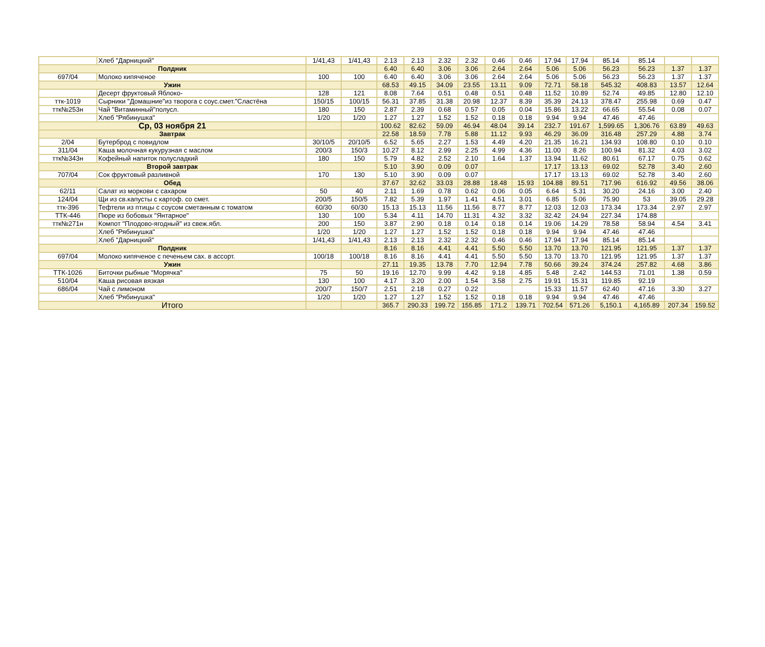| | Хлеб "Дарницкий" | 1/41,43 | 1/41,43 | 2.13 | 2.13 | 2.32 | 2.32 | 0.46 | 0.46 | 17.94 | 17.94 | 85.14 | 85.14 | | |
| Полдник | | | | 6.40 | 6.40 | 3.06 | 3.06 | 2.64 | 2.64 | 5.06 | 5.06 | 56.23 | 56.23 | 1.37 | 1.37 |
| 697/04 | Молоко кипяченое | 100 | 100 | 6.40 | 6.40 | 3.06 | 3.06 | 2.64 | 2.64 | 5.06 | 5.06 | 56.23 | 56.23 | 1.37 | 1.37 |
| Ужин | | | | 68.53 | 49.15 | 34.09 | 23.55 | 13.11 | 9.09 | 72.71 | 58.18 | 545.32 | 408.83 | 13.57 | 12.64 |
| | Десерт фруктовый Яблоко- | 128 | 121 | 8.08 | 7.64 | 0.51 | 0.48 | 0.51 | 0.48 | 11.52 | 10.89 | 52.74 | 49.85 | 12.80 | 12.10 |
| ттк-1019 | Сырники "Домашние"из творога с соус.смет."Сластёна | 150/15 | 100/15 | 56.31 | 37.85 | 31.38 | 20.98 | 12.37 | 8.39 | 35.39 | 24.13 | 378.47 | 255.98 | 0.69 | 0.47 |
| ттк№253н | Чай "Витаминный"полусл. | 180 | 150 | 2.87 | 2.39 | 0.68 | 0.57 | 0.05 | 0.04 | 15.86 | 13.22 | 66.65 | 55.54 | 0.08 | 0.07 |
| | Хлеб "Рябинушка" | 1/20 | 1/20 | 1.27 | 1.27 | 1.52 | 1.52 | 0.18 | 0.18 | 9.94 | 9.94 | 47.46 | 47.46 | | |
| Ср, 03 ноября 21 | | | | 100.62 | 82.62 | 59.09 | 46.94 | 48.04 | 39.14 | 232.7 | 191.67 | 1,599.65 | 1,306.76 | 63.89 | 49.63 |
| Завтрак | | | | 22.58 | 18.59 | 7.78 | 5.88 | 11.12 | 9.93 | 46.29 | 36.09 | 316.48 | 257.29 | 4.88 | 3.74 |
| 2/04 | Бутерброд с повидлом | 30/10/5 | 20/10/5 | 6.52 | 5.65 | 2.27 | 1.53 | 4.49 | 4.20 | 21.35 | 16.21 | 134.93 | 108.80 | 0.10 | 0.10 |
| 311/04 | Каша молочная кукурузная с маслом | 200/3 | 150/3 | 10.27 | 8.12 | 2.99 | 2.25 | 4.99 | 4.36 | 11.00 | 8.26 | 100.94 | 81.32 | 4.03 | 3.02 |
| ттк№343н | Кофейный напиток полусладкий | 180 | 150 | 5.79 | 4.82 | 2.52 | 2.10 | 1.64 | 1.37 | 13.94 | 11.62 | 80.61 | 67.17 | 0.75 | 0.62 |
| Второй завтрак | | | | 5.10 | 3.90 | 0.09 | 0.07 | | | 17.17 | 13.13 | 69.02 | 52.78 | 3.40 | 2.60 |
| 707/04 | Сок фруктовый разливной | 170 | 130 | 5.10 | 3.90 | 0.09 | 0.07 | | | 17.17 | 13.13 | 69.02 | 52.78 | 3.40 | 2.60 |
| Обед | | | | 37.67 | 32.62 | 33.03 | 28.88 | 18.48 | 15.93 | 104.88 | 89.51 | 717.96 | 616.92 | 49.56 | 38.06 |
| 62/11 | Салат из моркови с сахаром | 50 | 40 | 2.11 | 1.69 | 0.78 | 0.62 | 0.06 | 0.05 | 6.64 | 5.31 | 30.20 | 24.16 | 3.00 | 2.40 |
| 124/04 | Щи из св.капусты с картоф. со смет. | 200/5 | 150/5 | 7.82 | 5.39 | 1.97 | 1.41 | 4.51 | 3.01 | 6.85 | 5.06 | 75.90 | 53 | 39.05 | 29.28 |
| ттк-396 | Тефтели из птицы с соусом сметанным с томатом | 60/30 | 60/30 | 15.13 | 15.13 | 11.56 | 11.56 | 8.77 | 8.77 | 12.03 | 12.03 | 173.34 | 173.34 | 2.97 | 2.97 |
| ТТК-446 | Пюре из бобовых "Янтарное" | 130 | 100 | 5.34 | 4.11 | 14.70 | 11.31 | 4.32 | 3.32 | 32.42 | 24.94 | 227.34 | 174.88 | | |
| ттк№271н | Компот "Плодово-ягодный" из свеж.ябл. | 200 | 150 | 3.87 | 2.90 | 0.18 | 0.14 | 0.18 | 0.14 | 19.06 | 14.29 | 78.58 | 58.94 | 4.54 | 3.41 |
| | Хлеб "Рябинушка" | 1/20 | 1/20 | 1.27 | 1.27 | 1.52 | 1.52 | 0.18 | 0.18 | 9.94 | 9.94 | 47.46 | 47.46 | | |
| | Хлеб "Дарницкий" | 1/41,43 | 1/41,43 | 2.13 | 2.13 | 2.32 | 2.32 | 0.46 | 0.46 | 17.94 | 17.94 | 85.14 | 85.14 | | |
| Полдник | | | | 8.16 | 8.16 | 4.41 | 4.41 | 5.50 | 5.50 | 13.70 | 13.70 | 121.95 | 121.95 | 1.37 | 1.37 |
| 697/04 | Молоко кипяченое с печеньем сах. в ассорт. | 100/18 | 100/18 | 8.16 | 8.16 | 4.41 | 4.41 | 5.50 | 5.50 | 13.70 | 13.70 | 121.95 | 121.95 | 1.37 | 1.37 |
| Ужин | | | | 27.11 | 19.35 | 13.78 | 7.70 | 12.94 | 7.78 | 50.66 | 39.24 | 374.24 | 257.82 | 4.68 | 3.86 |
| ТТК-1026 | Биточки рыбные "Морячка" | 75 | 50 | 19.16 | 12.70 | 9.99 | 4.42 | 9.18 | 4.85 | 5.48 | 2.42 | 144.53 | 71.01 | 1.38 | 0.59 |
| 510/04 | Каша рисовая вязкая | 130 | 100 | 4.17 | 3.20 | 2.00 | 1.54 | 3.58 | 2.75 | 19.91 | 15.31 | 119.85 | 92.19 | | |
| 686/04 | Чай с лимоном | 200/7 | 150/7 | 2.51 | 2.18 | 0.27 | 0.22 | | | 15.33 | 11.57 | 62.40 | 47.16 | 3.30 | 3.27 |
| | Хлеб "Рябинушка" | 1/20 | 1/20 | 1.27 | 1.27 | 1.52 | 1.52 | 0.18 | 0.18 | 9.94 | 9.94 | 47.46 | 47.46 | | |
| Итого | | | | 365.7 | 290.33 | 199.72 | 155.85 | 171.2 | 139.71 | 702.54 | 571.26 | 5,150.1 | 4,165.89 | 207.34 | 159.52 |